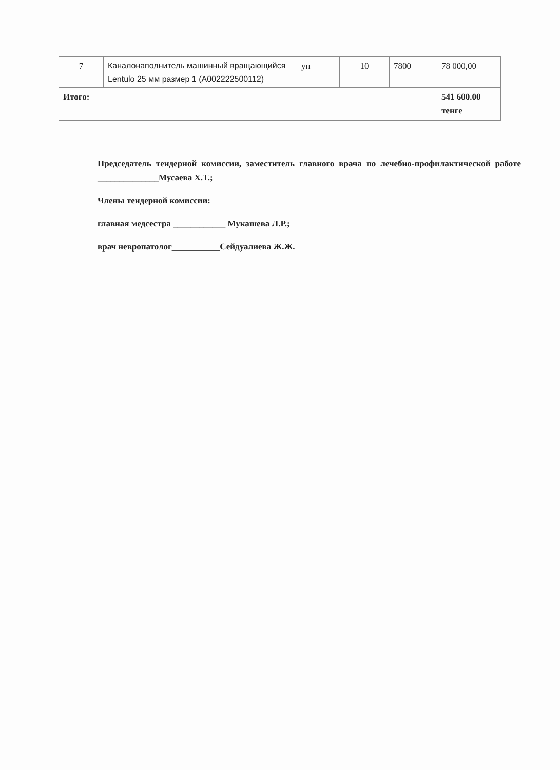| 7 | Каналонаполнитель машинный вращающийся Lentulo 25 мм размер 1 (A002222500112) | уп | 10 | 7800 | 78 000,00 |
| Итого: | | | | | 541 600.00 тенге |
Председатель тендерной комиссии, заместитель главного врача по лечебно-профилактической работе ______________Мусаева Х.Т.;
Члены тендерной комиссии:
главная медсестра ____________ Мукашева Л.Р.;
врач невропатолог___________Сейдуалиева Ж.Ж.